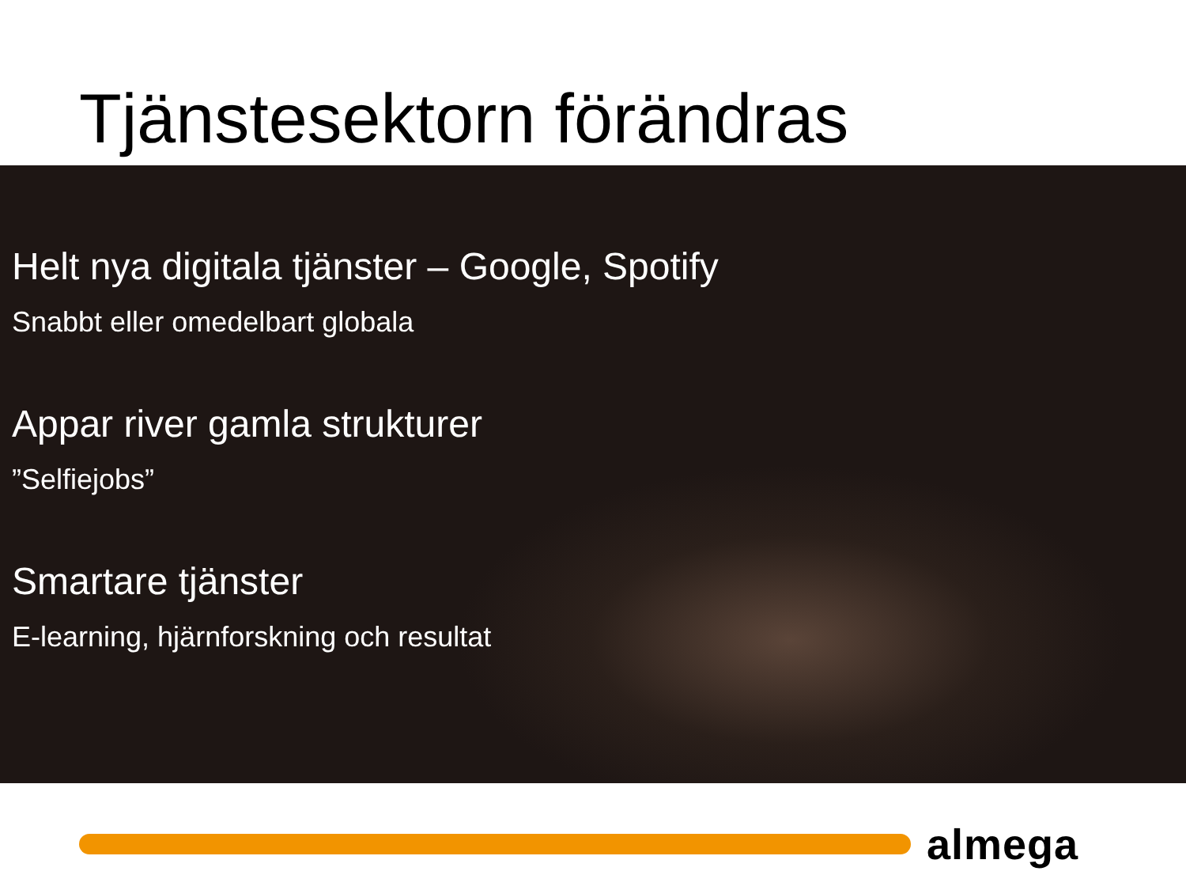Tjänstesektorn förändras
Helt nya digitala tjänster – Google, Spotify
Snabbt eller omedelbart globala
Appar river gamla strukturer
”Selfiejobs”
Smartare tjänster
E-learning, hjärnforskning och resultat
almega